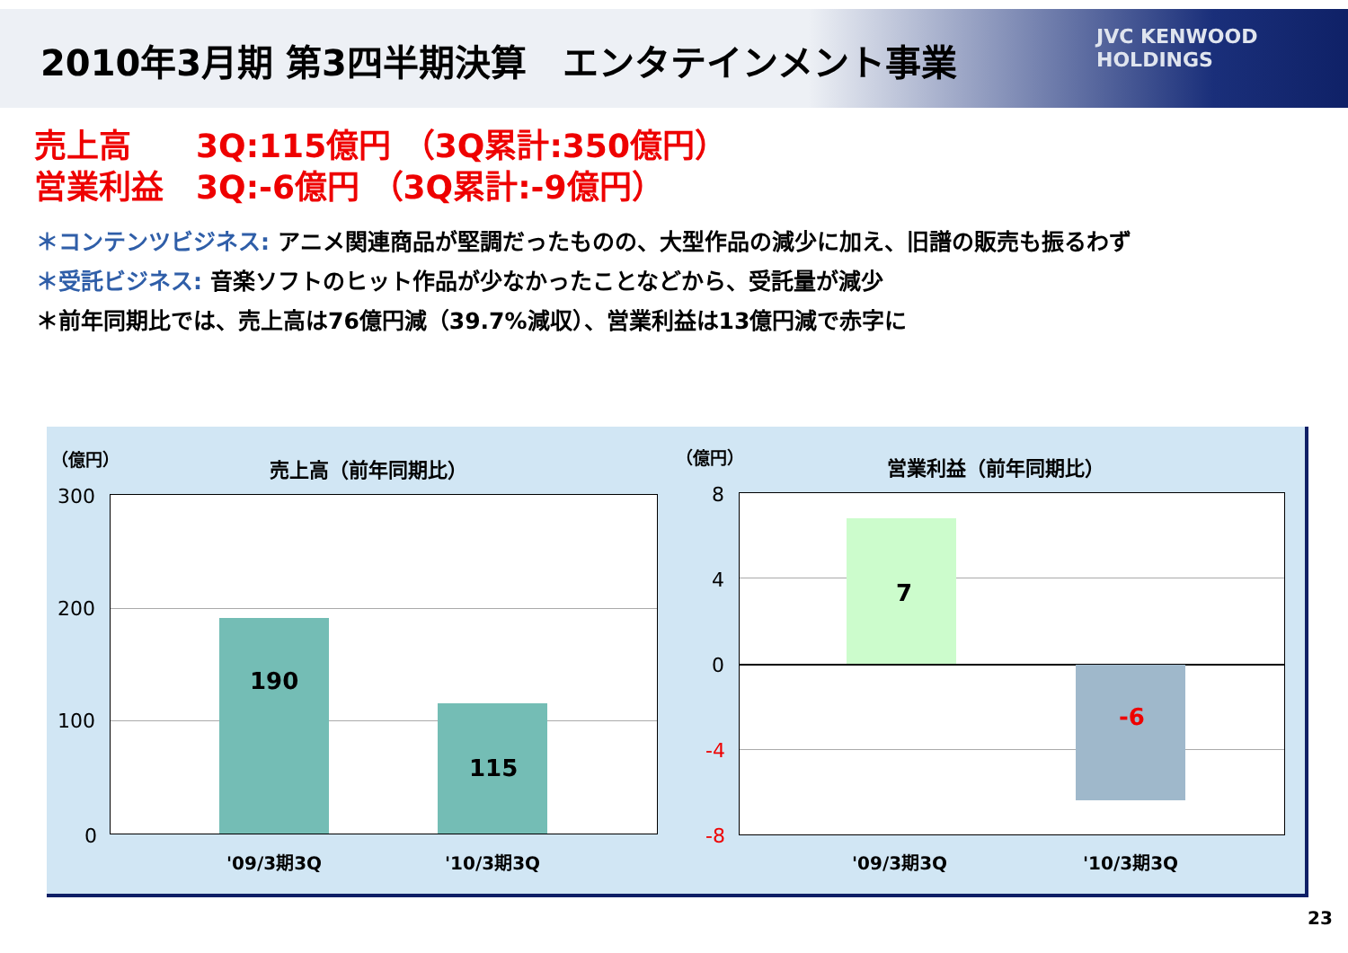2010年3月期 第3四半期決算　エンタテインメント事業
JVC KENWOOD
HOLDINGS
売上高　　3Q:115億円 （3Q累計:350億円）
営業利益　3Q:-6億円 （3Q累計:-9億円）
＊コンテンツビジネス: アニメ関連商品が堅調だったものの、大型作品の減少に加え、旧譜の販売も振るわず
＊受託ビジネス: 音楽ソフトのヒット作品が少なかったことなどから、受託量が減少
＊前年同期比では、売上高は76億円減（39.7%減収）、営業利益は13億円減で赤字に
（億円） 売上高（前年同期比）
300
200
100
0
190
115
'09/3期3Q '10/3期3Q
（億円） 営業利益（前年同期比）
8
4
0
-4
-8
7
-6
'09/3期3Q '10/3期3Q
23